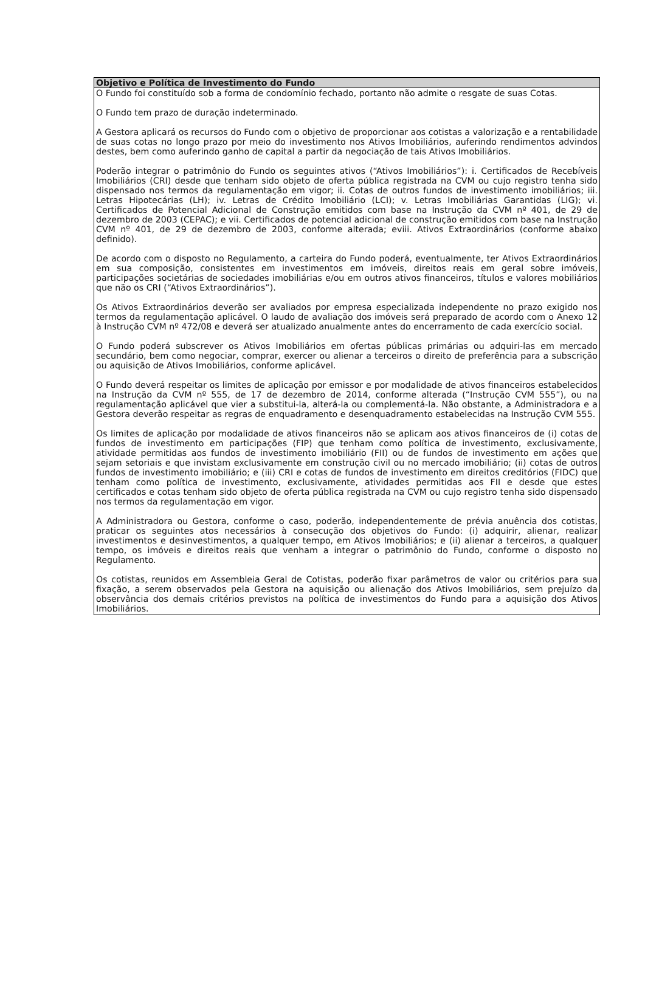| Objetivo e Política de Investimento do Fundo |
| --- |
| O Fundo foi constituído sob a forma de condomínio fechado, portanto não admite o resgate de suas Cotas. O Fundo tem prazo de duração indeterminado. A Gestora aplicará os recursos do Fundo com o objetivo de proporcionar aos cotistas a valorização e a rentabilidade de suas cotas no longo prazo por meio do investimento nos Ativos Imobiliários, auferindo rendimentos advindos destes, bem como auferindo ganho de capital a partir da negociação de tais Ativos Imobiliários. Poderão integrar o patrimônio do Fundo os seguintes ativos (“Ativos Imobiliários”): i. Certificados de Recebíveis Imobiliários (CRI) desde que tenham sido objeto de oferta pública registrada na CVM ou cujo registro tenha sido dispensado nos termos da regulamentação em vigor; ii. Cotas de outros fundos de investimento imobiliários; iii. Letras Hipotecárias (LH); iv. Letras de Crédito Imobiliário (LCI); v. Letras Imobiliárias Garantidas (LIG); vi. Certificados de Potencial Adicional de Construção emitidos com base na Instrução da CVM nº 401, de 29 de dezembro de 2003 (CEPAC); e vii. Certificados de potencial adicional de construção emitidos com base na Instrução CVM nº 401, de 29 de dezembro de 2003, conforme alterada; eviii. Ativos Extraordinários (conforme abaixo definido). De acordo com o disposto no Regulamento, a carteira do Fundo poderá, eventualmente, ter Ativos Extraordinários em sua composição, consistentes em investimentos em imóveis, direitos reais em geral sobre imóveis, participações societárias de sociedades imobiliárias e/ou em outros ativos financeiros, títulos e valores mobiliários que não os CRI (“Ativos Extraordinários”). Os Ativos Extraordinários deverão ser avaliados por empresa especializada independente no prazo exigido nos termos da regulamentação aplicável. O laudo de avaliação dos imóveis será preparado de acordo com o Anexo 12 à Instrução CVM nº 472/08 e deverá ser atualizado anualmente antes do encerramento de cada exercício social. O Fundo poderá subscrever os Ativos Imobiliários em ofertas públicas primárias ou adquiri-las em mercado secundário, bem como negociar, comprar, exercer ou alienar a terceiros o direito de preferência para a subscrição ou aquisição de Ativos Imobiliários, conforme aplicável. O Fundo deverá respeitar os limites de aplicação por emissor e por modalidade de ativos financeiros estabelecidos na Instrução da CVM nº 555, de 17 de dezembro de 2014, conforme alterada (“Instrução CVM 555”), ou na regulamentação aplicável que vier a substitui-la, alterá-la ou complementá-la. Não obstante, a Administradora e a Gestora deverão respeitar as regras de enquadramento e desenquadramento estabelecidas na Instrução CVM 555. Os limites de aplicação por modalidade de ativos financeiros não se aplicam aos ativos financeiros de (i) cotas de fundos de investimento em participações (FIP) que tenham como política de investimento, exclusivamente, atividade permitidas aos fundos de investimento imobiliário (FII) ou de fundos de investimento em ações que sejam setoriais e que invistam exclusivamente em construção civil ou no mercado imobiliário; (ii) cotas de outros fundos de investimento imobiliário; e (iii) CRI e cotas de fundos de investimento em direitos creditórios (FIDC) que tenham como política de investimento, exclusivamente, atividades permitidas aos FII e desde que estes certificados e cotas tenham sido objeto de oferta pública registrada na CVM ou cujo registro tenha sido dispensado nos termos da regulamentação em vigor. A Administradora ou Gestora, conforme o caso, poderão, independentemente de prévia anuência dos cotistas, praticar os seguintes atos necessários à consecução dos objetivos do Fundo: (i) adquirir, alienar, realizar investimentos e desinvestimentos, a qualquer tempo, em Ativos Imobiliários; e (ii) alienar a terceiros, a qualquer tempo, os imóveis e direitos reais que venham a integrar o patrimônio do Fundo, conforme o disposto no Regulamento. Os cotistas, reunidos em Assembleia Geral de Cotistas, poderão fixar parâmetros de valor ou critérios para sua fixação, a serem observados pela Gestora na aquisição ou alienação dos Ativos Imobiliários, sem prejuízo da observância dos demais critérios previstos na política de investimentos do Fundo para a aquisição dos Ativos Imobiliários. |